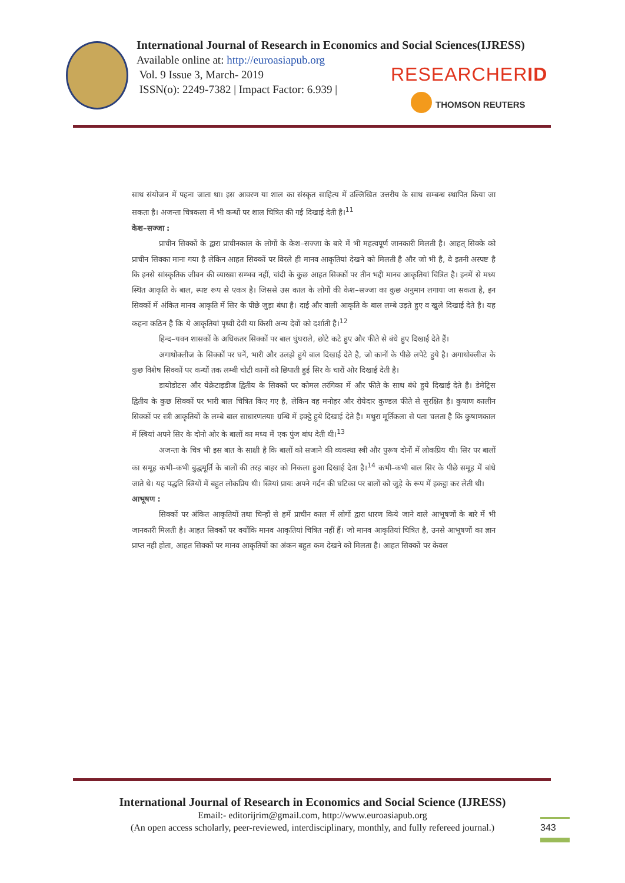International Journal of Research in Economics and Social Sciences(IJRESS)
Available online at: http://euroasiapub.org
Vol. 9 Issue 3, March- 2019
ISSN(o): 2249-7382 | Impact Factor: 6.939 |
RESEARCHERID
THOMSON REUTERS
साथ संयोजन में पहना जाता था। इस आवरण या शाल का संस्कृत साहित्य में उल्लिखित उत्तरीय के साथ सम्बन्ध स्थापित किया जा सकता है। अजन्ता चित्रकला में भी कन्धों पर शाल चित्रित की गई दिखाई देती है।<sup>11</sup>
केश–सज्जा :
प्राचीन सिक्कों के द्वारा प्राचीनकाल के लोगों के केश–सज्जा के बारे में भी महत्वपूर्ण जानकारी मिलती है। आहत् सिक्के को प्राचीन सिक्का माना गया है लेकिन आहत सिक्कों पर विरले ही मानव आकृतियां देखने को मिलती है और जो भी है, वे इतनी अस्पष्ट है कि इनसे सांस्कृतिक जीवन की व्याख्या सम्भव नहीं, चांदी के कुछ आहत सिक्कों पर तीन भद्दी मानव आकृतियां चित्रित है। इनमें से मध्य स्थित आकृति के बाल, स्पष्ट रूप से एकत्र है। जिससे उस काल के लोगों की केश–सज्जा का कुछ अनुमान लगाया जा सकता है, इन सिक्कों में अंकित मानव आकृति में सिर के पीछे जुड़ा बंधा है। दाई और वाली आकृति के बाल लम्बे उड़ते हुए व खुले दिखाई देते है। यह कहना कठिन है कि ये आकृतियां पृथ्वी देवी या किसी अन्य देवों को दर्शाती है।<sup>12</sup>
हिन्द–यवन शासकों के अधिकतर सिक्कों पर बाल घुंघराले, छोटे कटे हुए और फीते से बंधे हुए दिखाई देते हैं।
अगाथोक्लीज के सिक्कों पर घनें, भारी और उलझे हुये बाल दिखाई देते है, जो कानों के पीछे लपेटे हुये है। अगाथोक्लीज के कुछ विशेष सिक्कों पर कन्धों तक लम्बी चोटी कानों को छिपाती हुई सिर के चारों ओर दिखाई देती है।
डायोडोटस और येक्रेटाइडीज द्वितीय के सिक्कों पर कोमल तरंगिका में और फीते के साथ बंधे हुये दिखाई देते है। डेमेट्रिस द्वितीय के कुछ सिक्कों पर भारी बाल चित्रित किए गए है, लेकिन वह मनोहर और रोयेदार कुण्डल फीते से सुरक्षित है। कुषाण कालीन सिक्कों पर स्त्री आकृतियों के लम्बे बाल साधारणतयाः ग्रन्थि में इक्ट्ठे हुये दिखाई देते है। मथुरा मूर्तिकला से पता चलता है कि कुषाणकाल में स्त्रियां अपने सिर के दोनो ओर के बालों का मध्य में एक पुंज बांध देती थी।<sup>13</sup>
अजन्ता के चित्र भी इस बात के साक्षी है कि बालों को सजाने की व्यवस्था स्त्री और पुरूष दोनों में लोकप्रिय थी। सिर पर बालों का समूह कभी–कभी बुद्धमूर्ति के बालों की तरह बाहर को निकला हुआ दिखाई देता है।<sup>14</sup> कभी–कभी बाल सिर के पीछे समूह में बांधे जाते थे। यह पद्धति स्त्रियों में बहुत लोकप्रिय थी। स्त्रियां प्रायः अपने गर्दन की घटिका पर बालों को जुड़े के रूप में इकट्ठा कर लेती थी।
आभूषण :
सिक्कों पर अंकित आकृतियों तथा चिन्हों से हमें प्राचीन काल में लोगों द्वारा धारण किये जाने वाले आभूषणों के बारे में भी जानकारी मिलती है। आहत सिक्कों पर क्योंकि मानव आकृतियां चित्रित नहीं हैं। जो मानव आकृतियां चित्रित है, उनसे आभूषणों का ज्ञान प्राप्त नही होता, आहत सिक्कों पर मानव आकृतियों का अंकन बहुत कम देखने को मिलता है। आहत सिक्कों पर केवल
International Journal of Research in Economics and Social Science (IJRESS)
Email:- editorijrim@gmail.com, http://www.euroasiapub.org
(An open access scholarly, peer-reviewed, interdisciplinary, monthly, and fully refereed journal.)
343